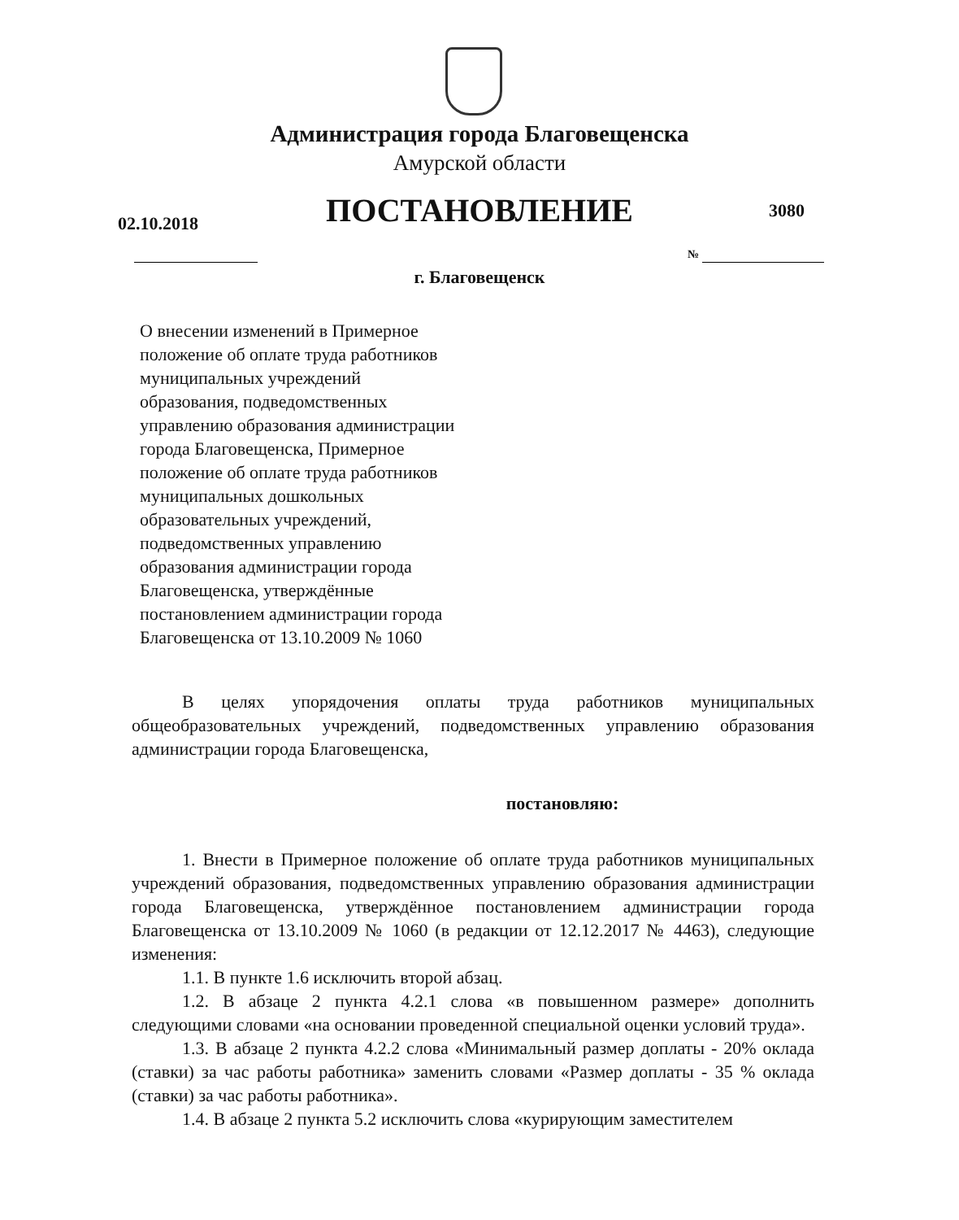Администрация города Благовещенска
Амурской области
ПОСТАНОВЛЕНИЕ 02.10.2018
3080
№
г. Благовещенск
О внесении изменений в Примерное
положение об оплате труда работников
муниципальных учреждений
образования, подведомственных
управлению образования администрации
города Благовещенска, Примерное
положение об оплате труда работников
муниципальных дошкольных
образовательных учреждений,
подведомственных управлению
образования администрации города
Благовещенска, утверждённые
постановлением администрации города
Благовещенска от 13.10.2009 № 1060
В целях упорядочения оплаты труда работников муниципальных общеобразовательных учреждений, подведомственных управлению образования администрации города Благовещенска,
постановляю:
1. Внести в Примерное положение об оплате труда работников муниципальных учреждений образования, подведомственных управлению образования администрации города Благовещенска, утверждённое постановлением администрации города Благовещенска от 13.10.2009 № 1060 (в редакции от 12.12.2017 № 4463), следующие изменения:
1.1. В пункте 1.6 исключить второй абзац.
1.2. В абзаце 2 пункта 4.2.1 слова «в повышенном размере» дополнить следующими словами «на основании проведенной специальной оценки условий труда».
1.3. В абзаце 2 пункта 4.2.2 слова «Минимальный размер доплаты - 20% оклада (ставки) за час работы работника» заменить словами «Размер доплаты - 35 % оклада (ставки) за час работы работника».
1.4. В абзаце 2 пункта 5.2 исключить слова «курирующим заместителем